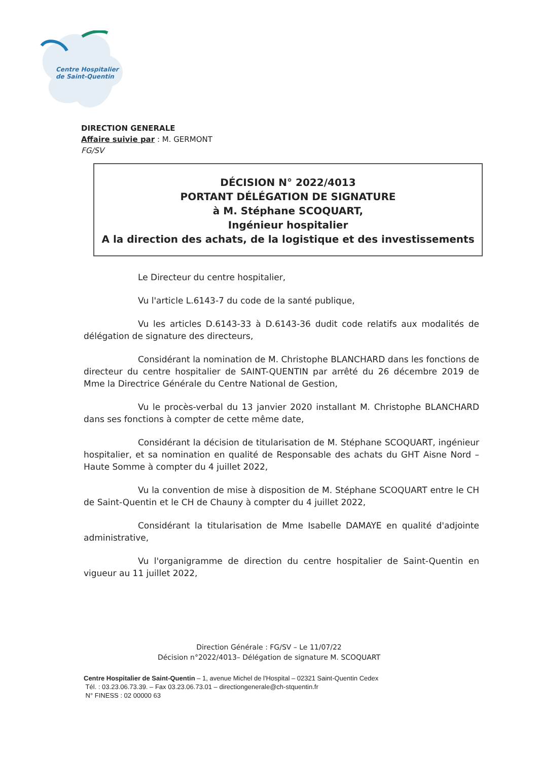Centre Hospitalier
de Saint-Quentin
DIRECTION GENERALE
Affaire suivie par : M. GERMONT
FG/SV
DÉCISION N° 2022/4013
PORTANT DÉLÉGATION DE SIGNATURE
à M. Stéphane SCOQUART,
Ingénieur hospitalier
A la direction des achats, de la logistique et des investissements
Le Directeur du centre hospitalier,
Vu l'article L.6143-7 du code de la santé publique,
Vu les articles D.6143-33 à D.6143-36 dudit code relatifs aux modalités de délégation de signature des directeurs,
Considérant la nomination de M. Christophe BLANCHARD dans les fonctions de directeur du centre hospitalier de SAINT-QUENTIN par arrêté du 26 décembre 2019 de Mme la Directrice Générale du Centre National de Gestion,
Vu le procès-verbal du 13 janvier 2020 installant M. Christophe BLANCHARD dans ses fonctions à compter de cette même date,
Considérant la décision de titularisation de M. Stéphane SCOQUART, ingénieur hospitalier, et sa nomination en qualité de Responsable des achats du GHT Aisne Nord – Haute Somme à compter du 4 juillet 2022,
Vu la convention de mise à disposition de M. Stéphane SCOQUART entre le CH de Saint-Quentin et le CH de Chauny à compter du 4 juillet 2022,
Considérant la titularisation de Mme Isabelle DAMAYE en qualité d'adjointe administrative,
Vu l'organigramme de direction du centre hospitalier de Saint-Quentin en vigueur au 11 juillet 2022,
Direction Générale : FG/SV – Le 11/07/22
Décision n°2022/4013– Délégation de signature M. SCOQUART
Centre Hospitalier de Saint-Quentin – 1, avenue Michel de l'Hospital – 02321 Saint-Quentin Cedex
Tél. : 03.23.06.73.39. – Fax 03.23.06.73.01 – directiongenerale@ch-stquentin.fr
N° FINESS : 02 00000 63